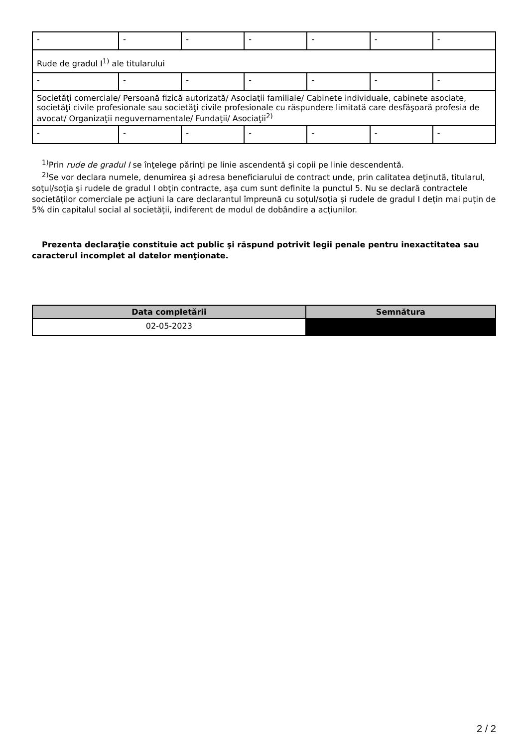| - | - | - | - | - | - | - |
| Rude de gradul I<sup>1)</sup> ale titularului | | | | | | |
| - | - | - | - | - | - | - |
| Societăţi comerciale/ Persoană fizică autorizată/ Asociaţii familiale/ Cabinete individuale, cabinete asociate, societăţi civile profesionale sau societăţi civile profesionale cu răspundere limitată care desfăşoară profesia de avocat/ Organizaţii neguvernamentale/ Fundaţii/ Asociaţii<sup>2)</sup> | | | | | | |
| - | - | - | - | - | - | - |
<sup>1)</sup> Prin rude de gradul I se înţelege părinţi pe linie ascendentă şi copii pe linie descendentă.
<sup>2)</sup> Se vor declara numele, denumirea şi adresa beneficiarului de contract unde, prin calitatea deţinută, titularul, soţul/soţia şi rudele de gradul I obţin contracte, aşa cum sunt definite la punctul 5. Nu se declară contractele societăților comerciale pe acțiuni la care declarantul împreună cu soțul/soția și rudele de gradul I dețin mai puțin de 5% din capitalul social al societății, indiferent de modul de dobândire a acțiunilor.
Prezenta declaraţie constituie act public şi răspund potrivit legii penale pentru inexactitatea sau caracterul incomplet al datelor menţionate.
| Data completării | Semnătura |
| --- | --- |
| 02-05-2023 | |
2 / 2